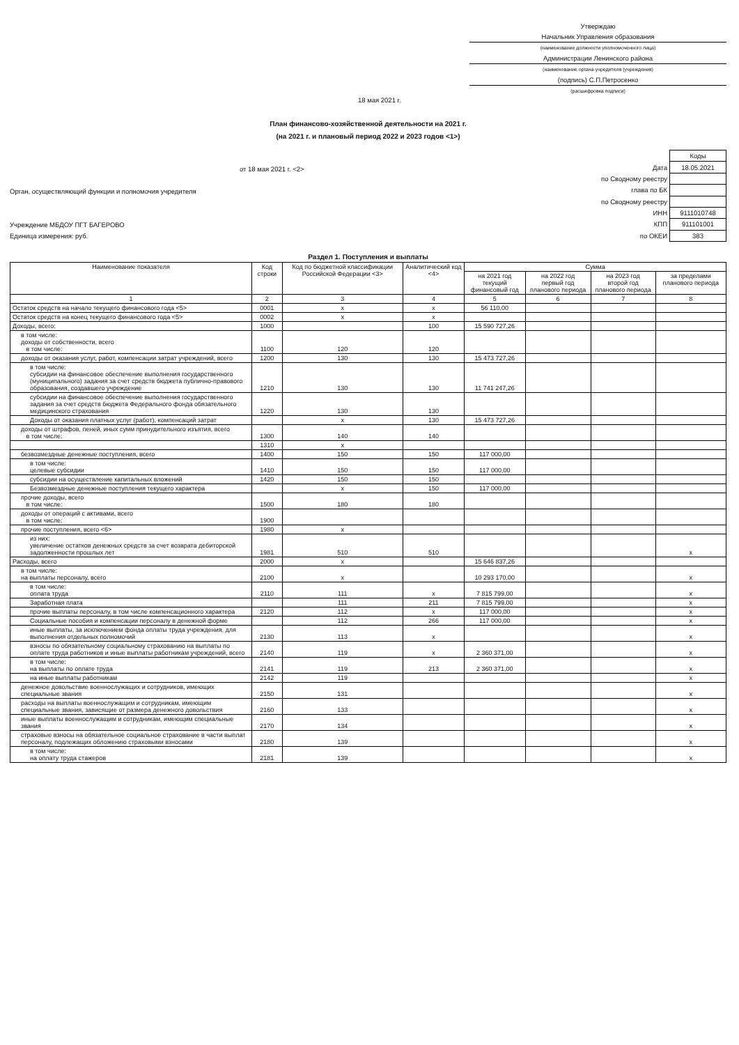Утверждаю
Начальник Управления образования
(наименование должности уполномоченного лица)
Администрации Ленинского района
(наименование органа-учредителя (учреждения)
(подпись) С.П.Петросенко
(расшифровка подписи)
18 мая 2021 г.
План финансово-хозяйственной деятельности на 2021 г.
(на 2021 г. и плановый период 2022 и 2023 годов <1>)
от 18 мая 2021 г. <2>
Орган, осуществляющий функции и полномочия учредителя
Учреждение МБДОУ ПГТ БАГЕРОВО
Единица измерения: руб.
| | Коды |
| Дата | 18.05.2021 |
| по Сводному реестру | |
| глава по БК | |
| по Сводному реестру | |
| ИНН | 9111010748 |
| КПП | 911101001 |
| по ОКЕИ | 383 |
Раздел 1. Поступления и выплаты
| Наименование показателя | Код строки | Код по бюджетной классификации Российской Федерации <3> | Аналитический код <4> | Сумма | | | |
| --- | --- | --- | --- | --- | --- | --- | --- |
| | | | | на 2021 год текущий финансовый год | на 2022 год первый год планового периода | на 2023 год второй год планового периода | за пределами планового периода |
| 1 | 2 | 3 | 4 | 5 | 6 | 7 | 8 |
| Остаток средств на начало текущего финансового года <5> | 0001 | x | x | 56 110,00 | | | |
| Остаток средств на конец текущего финансового года <5> | 0002 | x | x | | | | |
| Доходы, всего: | 1000 | | 100 | 15 590 727,26 | | | |
| в том числе: доходы от собственности, всего в том числе: | 1100 | 120 | 120 | | | | |
| доходы от оказания услуг, работ, компенсации затрат учреждений, всего | 1200 | 130 | 130 | 15 473 727,26 | | | |
| в том числе: субсидии на финансовое обеспечение выполнения государственного (муниципального) задания за счет средств бюджета публично-правового образования, создавшего учреждение | 1210 | 130 | 130 | 11 741 247,26 | | | |
| субсидии на финансовое обеспечение выполнения государственного задания за счет средств бюджета Федерального фонда обязательного медицинского страхования | 1220 | 130 | 130 | | | | |
| Доходы от оказания платных услуг (работ), компенсаций затрат | | x | 130 | 15 473 727,26 | | | |
| доходы от штрафов, пеней, иных сумм принудительного изъятия, всего в том числе: | 1300 | 140 | 140 | | | | |
| | 1310 | x | | | | | |
| безвозмездные денежные поступления, всего | 1400 | 150 | 150 | 117 000,00 | | | |
| в том числе: целевые субсидии | 1410 | 150 | 150 | 117 000,00 | | | |
| субсидии на осуществление капитальных вложений | 1420 | 150 | 150 | | | | |
| Безвозмездные денежные поступления текущего характера | | x | 150 | 117 000,00 | | | |
| прочие доходы, всего в том числе: | 1500 | 180 | 180 | | | | |
| доходы от операций с активами, всего в том числе: | 1900 | | | | | | |
| прочие поступления, всего <6> | 1980 | x | | | | | |
| из них: увеличение остатков денежных средств за счет возврата дебиторской задолженности прошлых лет | 1981 | 510 | 510 | | | | x |
| Расходы, всего | 2000 | x | | 15 646 837,26 | | | |
| в том числе: на выплаты персоналу, всего | 2100 | x | | 10 293 170,00 | | | x |
| в том числе: оплата труда | 2110 | 111 | x | 7 815 799,00 | | | x |
| Заработная плата | | 111 | 211 | 7 815 799,00 | | | x |
| прочие выплаты персоналу, в том числе компенсационного характера | 2120 | 112 | x | 117 000,00 | | | x |
| Социальные пособия и компенсации персоналу в денежной форме | | 112 | 266 | 117 000,00 | | | x |
| иные выплаты, за исключением фонда оплаты труда учреждения, для выполнения отдельных полномочий | 2130 | 113 | x | | | | x |
| взносы по обязательному социальному страхованию на выплаты по оплате труда работников и иные выплаты работникам учреждений, всего | 2140 | 119 | x | 2 360 371,00 | | | x |
| в том числе: на выплаты по оплате труда | 2141 | 119 | 213 | 2 360 371,00 | | | x |
| на иные выплаты работникам | 2142 | 119 | | | | | x |
| денежное довольствие военнослужащих и сотрудников, имеющих специальные звания | 2150 | 131 | | | | | x |
| расходы на выплаты военнослужащим и сотрудникам, имеющим специальные звания, зависящие от размера денежного довольствия | 2160 | 133 | | | | | x |
| иные выплаты военнослужащим и сотрудникам, имеющим специальные звания | 2170 | 134 | | | | | x |
| страховые взносы на обязательное социальное страхование в части выплат персоналу, подлежащих обложению страховыми взносами | 2180 | 139 | | | | | x |
| в том числе: на оплату труда стажеров | 2181 | 139 | | | | | x |